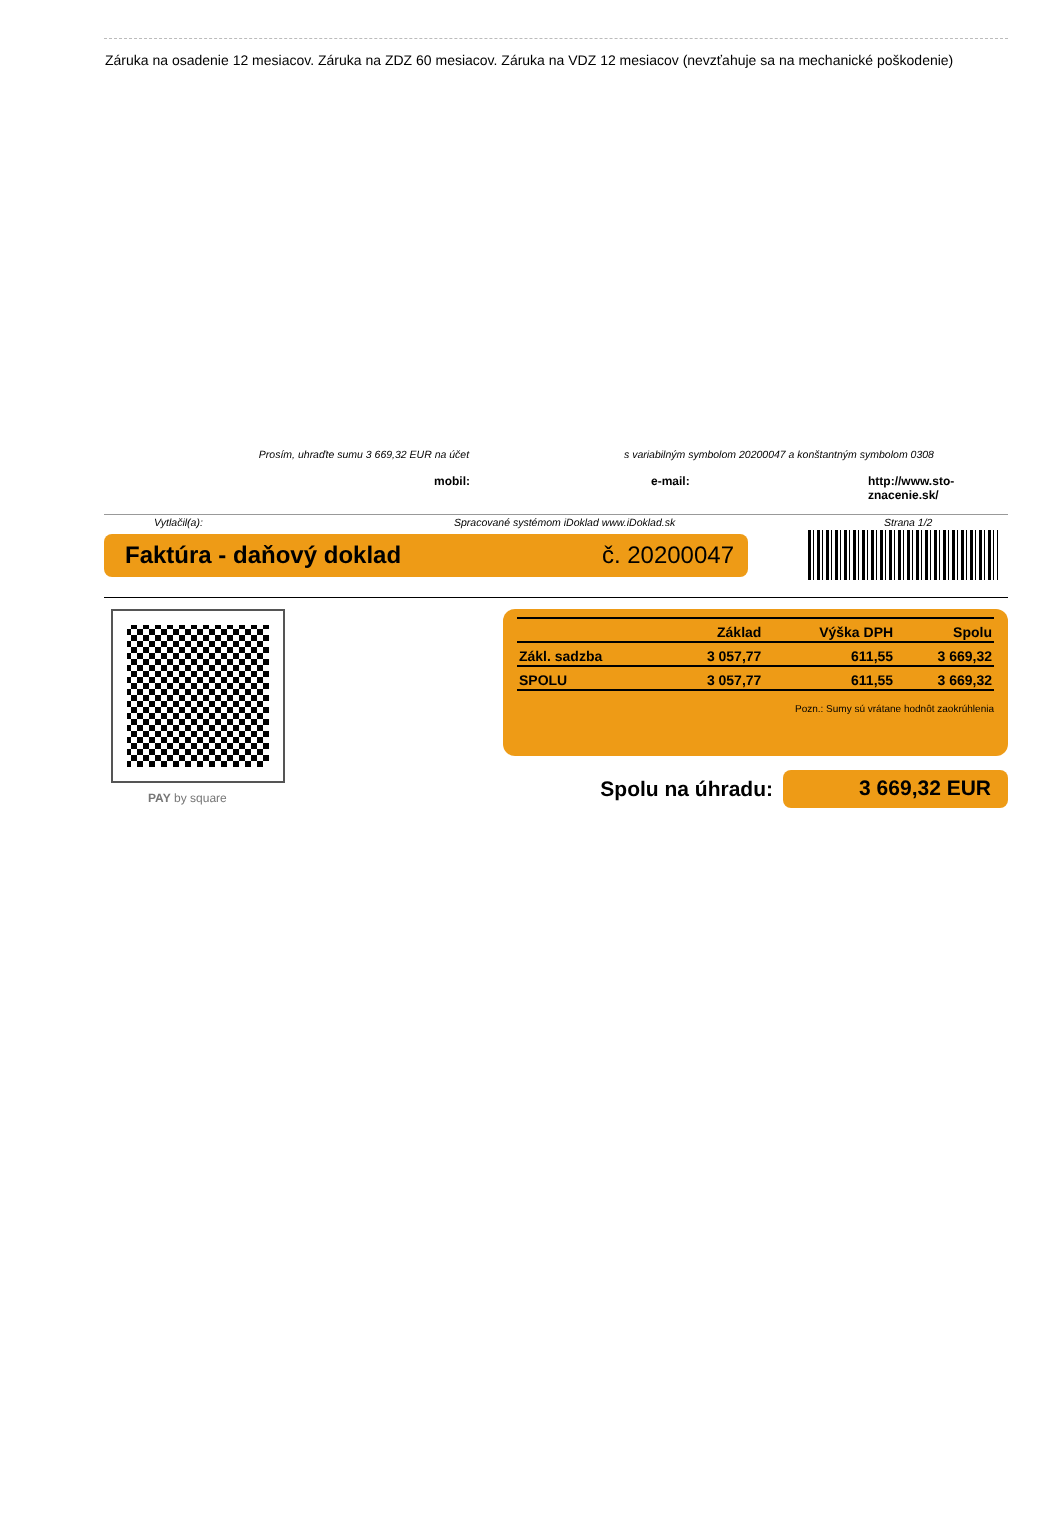Záruka na osadenie 12 mesiacov. Záruka na ZDZ 60 mesiacov. Záruka na VDZ 12 mesiacov (nevzťahuje sa na mechanické poškodenie)
Prosím, uhraďte sumu 3 669,32 EUR na účet s variabilným symbolom 20200047 a konštantným symbolom 0308
mobil: e-mail: http://www.sto-znacenie.sk/
Vytlačil(a): Spracované systémom iDoklad www.iDoklad.sk Strana 1/2
Faktúra - daňový doklad č. 20200047
PAY by square
| | Základ | Výška DPH | Spolu |
| --- | --- | --- | --- |
| Zákl. sadzba | 3 057,77 | 611,55 | 3 669,32 |
| SPOLU | 3 057,77 | 611,55 | 3 669,32 |
Pozn.: Sumy sú vrátane hodnôt zaokrúhlenia
Spolu na úhradu:
3 669,32 EUR